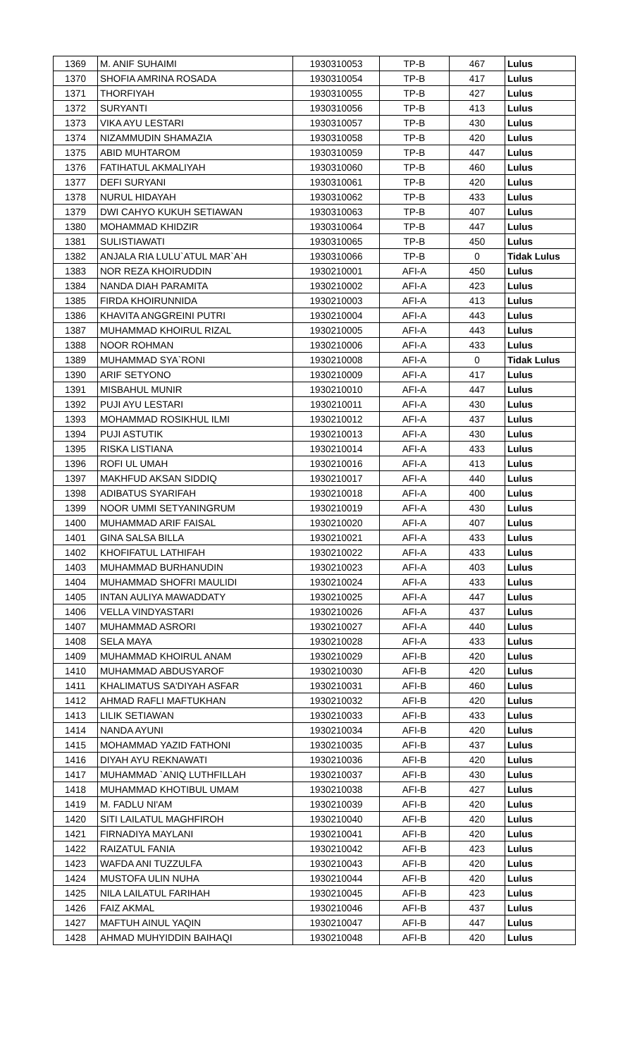| 1369 | M. ANIF SUHAIMI | 1930310053 | TP-B | 467 | Lulus |
| 1370 | SHOFIA AMRINA ROSADA | 1930310054 | TP-B | 417 | Lulus |
| 1371 | THORFIYAH | 1930310055 | TP-B | 427 | Lulus |
| 1372 | SURYANTI | 1930310056 | TP-B | 413 | Lulus |
| 1373 | VIKA AYU LESTARI | 1930310057 | TP-B | 430 | Lulus |
| 1374 | NIZAMMUDIN SHAMAZIA | 1930310058 | TP-B | 420 | Lulus |
| 1375 | ABID MUHTAROM | 1930310059 | TP-B | 447 | Lulus |
| 1376 | FATIHATUL AKMALIYAH | 1930310060 | TP-B | 460 | Lulus |
| 1377 | DEFI SURYANI | 1930310061 | TP-B | 420 | Lulus |
| 1378 | NURUL HIDAYAH | 1930310062 | TP-B | 433 | Lulus |
| 1379 | DWI CAHYO KUKUH SETIAWAN | 1930310063 | TP-B | 407 | Lulus |
| 1380 | MOHAMMAD KHIDZIR | 1930310064 | TP-B | 447 | Lulus |
| 1381 | SULISTIAWATI | 1930310065 | TP-B | 450 | Lulus |
| 1382 | ANJALA RIA LULU`ATUL MAR`AH | 1930310066 | TP-B | 0 | Tidak Lulus |
| 1383 | NOR REZA KHOIRUDDIN | 1930210001 | AFI-A | 450 | Lulus |
| 1384 | NANDA DIAH PARAMITA | 1930210002 | AFI-A | 423 | Lulus |
| 1385 | FIRDA KHOIRUNNIDA | 1930210003 | AFI-A | 413 | Lulus |
| 1386 | KHAVITA ANGGREINI PUTRI | 1930210004 | AFI-A | 443 | Lulus |
| 1387 | MUHAMMAD KHOIRUL RIZAL | 1930210005 | AFI-A | 443 | Lulus |
| 1388 | NOOR ROHMAN | 1930210006 | AFI-A | 433 | Lulus |
| 1389 | MUHAMMAD SYA`RONI | 1930210008 | AFI-A | 0 | Tidak Lulus |
| 1390 | ARIF SETYONO | 1930210009 | AFI-A | 417 | Lulus |
| 1391 | MISBAHUL MUNIR | 1930210010 | AFI-A | 447 | Lulus |
| 1392 | PUJI AYU LESTARI | 1930210011 | AFI-A | 430 | Lulus |
| 1393 | MOHAMMAD ROSIKHUL ILMI | 1930210012 | AFI-A | 437 | Lulus |
| 1394 | PUJI ASTUTIK | 1930210013 | AFI-A | 430 | Lulus |
| 1395 | RISKA LISTIANA | 1930210014 | AFI-A | 433 | Lulus |
| 1396 | ROFI UL UMAH | 1930210016 | AFI-A | 413 | Lulus |
| 1397 | MAKHFUD AKSAN SIDDIQ | 1930210017 | AFI-A | 440 | Lulus |
| 1398 | ADIBATUS SYARIFAH | 1930210018 | AFI-A | 400 | Lulus |
| 1399 | NOOR UMMI SETYANINGRUM | 1930210019 | AFI-A | 430 | Lulus |
| 1400 | MUHAMMAD ARIF FAISAL | 1930210020 | AFI-A | 407 | Lulus |
| 1401 | GINA SALSA BILLA | 1930210021 | AFI-A | 433 | Lulus |
| 1402 | KHOFIFATUL LATHIFAH | 1930210022 | AFI-A | 433 | Lulus |
| 1403 | MUHAMMAD BURHANUDIN | 1930210023 | AFI-A | 403 | Lulus |
| 1404 | MUHAMMAD SHOFRI MAULIDI | 1930210024 | AFI-A | 433 | Lulus |
| 1405 | INTAN AULIYA MAWADDATY | 1930210025 | AFI-A | 447 | Lulus |
| 1406 | VELLA VINDYASTARI | 1930210026 | AFI-A | 437 | Lulus |
| 1407 | MUHAMMAD ASRORI | 1930210027 | AFI-A | 440 | Lulus |
| 1408 | SELA MAYA | 1930210028 | AFI-A | 433 | Lulus |
| 1409 | MUHAMMAD KHOIRUL ANAM | 1930210029 | AFI-B | 420 | Lulus |
| 1410 | MUHAMMAD ABDUSYAROF | 1930210030 | AFI-B | 420 | Lulus |
| 1411 | KHALIMATUS SA'DIYAH ASFAR | 1930210031 | AFI-B | 460 | Lulus |
| 1412 | AHMAD RAFLI MAFTUKHAN | 1930210032 | AFI-B | 420 | Lulus |
| 1413 | LILIK SETIAWAN | 1930210033 | AFI-B | 433 | Lulus |
| 1414 | NANDA AYUNI | 1930210034 | AFI-B | 420 | Lulus |
| 1415 | MOHAMMAD YAZID FATHONI | 1930210035 | AFI-B | 437 | Lulus |
| 1416 | DIYAH AYU REKNAWATI | 1930210036 | AFI-B | 420 | Lulus |
| 1417 | MUHAMMAD `ANIQ LUTHFILLAH | 1930210037 | AFI-B | 430 | Lulus |
| 1418 | MUHAMMAD KHOTIBUL UMAM | 1930210038 | AFI-B | 427 | Lulus |
| 1419 | M. FADLU NI'AM | 1930210039 | AFI-B | 420 | Lulus |
| 1420 | SITI LAILATUL MAGHFIROH | 1930210040 | AFI-B | 420 | Lulus |
| 1421 | FIRNADIYA MAYLANI | 1930210041 | AFI-B | 420 | Lulus |
| 1422 | RAIZATUL FANIA | 1930210042 | AFI-B | 423 | Lulus |
| 1423 | WAFDA ANI TUZZULFA | 1930210043 | AFI-B | 420 | Lulus |
| 1424 | MUSTOFA ULIN NUHA | 1930210044 | AFI-B | 420 | Lulus |
| 1425 | NILA LAILATUL FARIHAH | 1930210045 | AFI-B | 423 | Lulus |
| 1426 | FAIZ AKMAL | 1930210046 | AFI-B | 437 | Lulus |
| 1427 | MAFTUH AINUL YAQIN | 1930210047 | AFI-B | 447 | Lulus |
| 1428 | AHMAD MUHYIDDIN BAIHAQI | 1930210048 | AFI-B | 420 | Lulus |